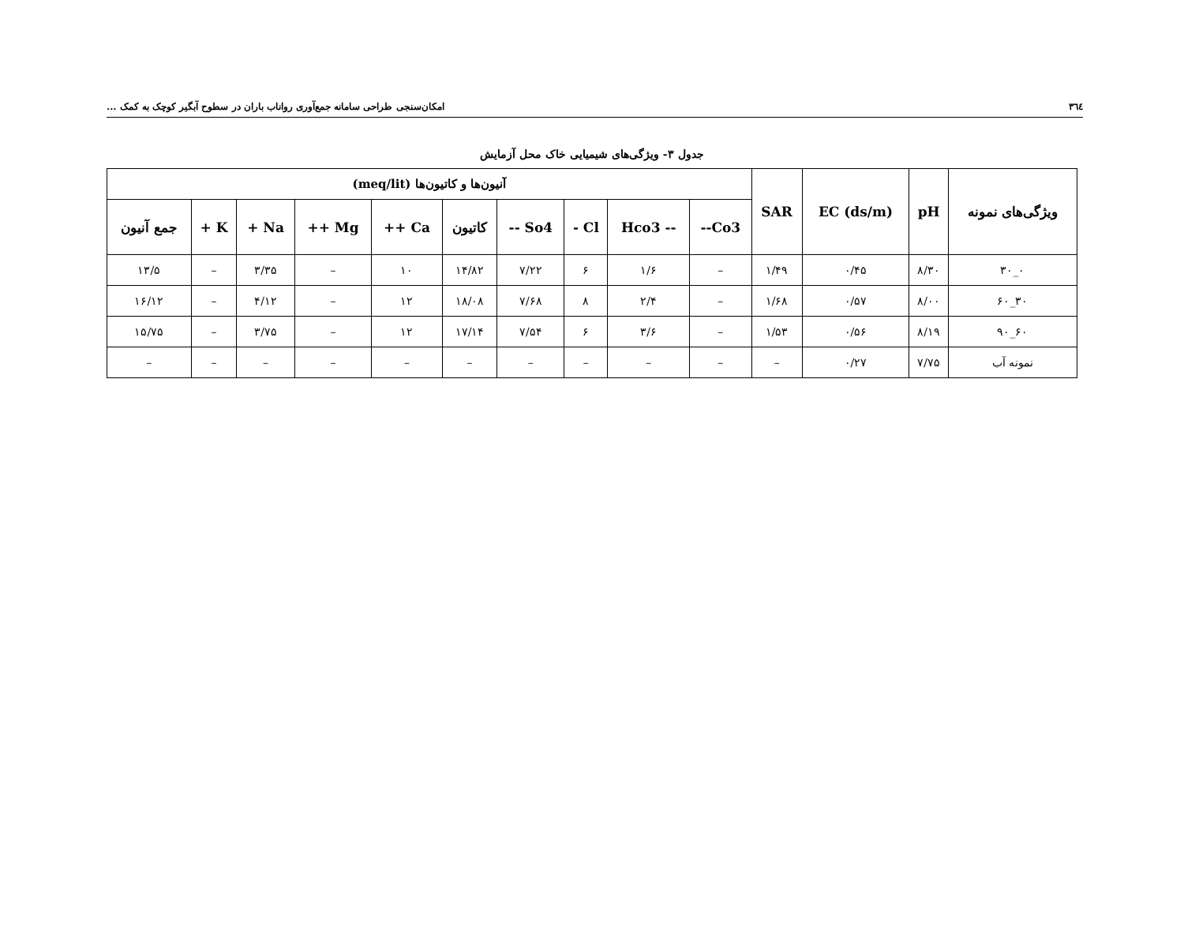٣٦٤ امکان‌سنجی طراحی سامانه جمع‌آوری رواناب باران در سطوح آبگیر کوچک به کمک ...
جدول ۳- ویژگی‌های شیمیایی خاک محل آزمایش
| ویژگی‌های نمونه | pH | EC (ds/m) | SAR | آنیون‌ها و کاتیون‌ها (meq/lit) | | | | | | | | | |
| --- | --- | --- | --- | --- | --- | --- | --- | --- | --- | --- | --- | --- | --- |
| | | | | Co3-- | -- Hco3 | Cl - | So4 -- | کاتیون | Ca ++ | Mg ++ | Na + | K + | جمع آنیون |
| ۰_۳۰ | ۸/۳۰ | ۰/۴۵ | ۱/۴۹ | – | ۱/۶ | ۶ | ۷/۲۲ | ۱۴/۸۲ | ۱۰ | – | ۳/۳۵ | – | ۱۳/۵ |
| ۳۰_۶۰ | ۸/۰۰ | ۰/۵۷ | ۱/۶۸ | – | ۲/۴ | ۸ | ۷/۶۸ | ۱۸/۰۸ | ۱۲ | – | ۴/۱۲ | – | ۱۶/۱۲ |
| ۶۰_۹۰ | ۸/۱۹ | ۰/۵۶ | ۱/۵۳ | – | ۳/۶ | ۶ | ۷/۵۴ | ۱۷/۱۴ | ۱۲ | – | ۳/۷۵ | – | ۱۵/۷۵ |
| نمونه آب | ۷/۷۵ | ۰/۲۷ | – | – | – | – | – | – | – | – | – | – | – |